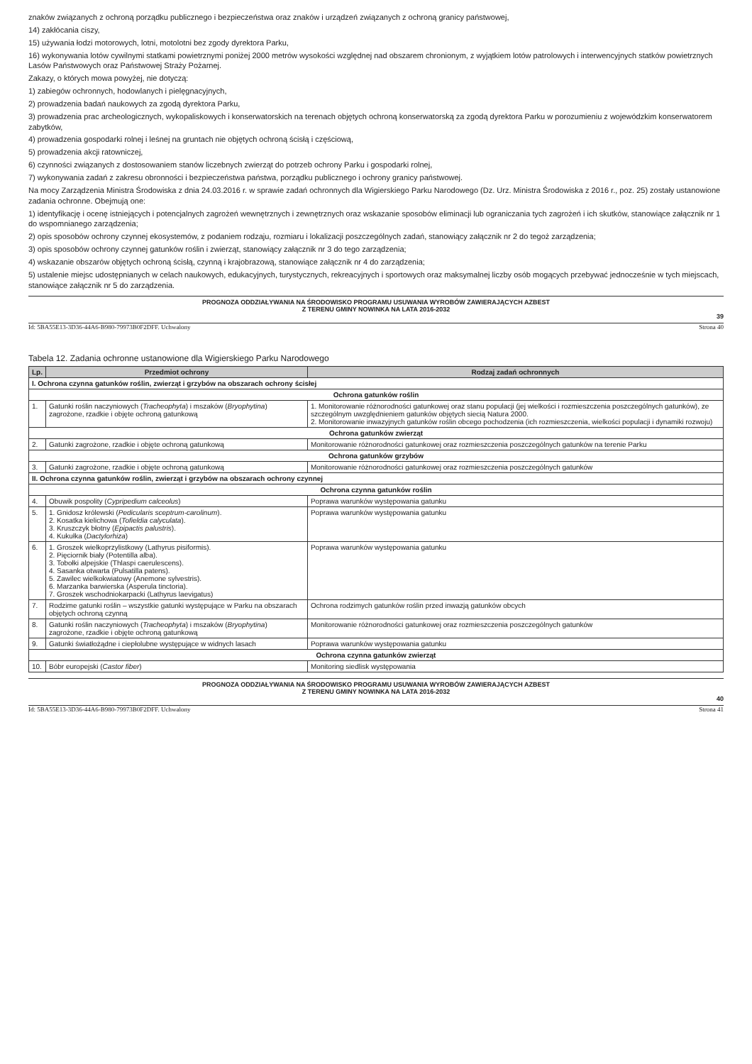znaków związanych z ochroną porządku publicznego i bezpieczeństwa oraz znaków i urządzeń związanych z ochroną granicy państwowej,
14) zakłócania ciszy,
15) używania łodzi motorowych, lotni, motolotni bez zgody dyrektora Parku,
16) wykonywania lotów cywilnymi statkami powietrznymi poniżej 2000 metrów wysokości względnej nad obszarem chronionym, z wyjątkiem lotów patrolowych i interwencyjnych statków powietrznych Lasów Państwowych oraz Państwowej Straży Pożarnej.
Zakazy, o których mowa powyżej, nie dotyczą:
1) zabiegów ochronnych, hodowlanych i pielęgnacyjnych,
2) prowadzenia badań naukowych za zgodą dyrektora Parku,
3) prowadzenia prac archeologicznych, wykopaliskowych i konserwatorskich na terenach objętych ochroną konserwatorską za zgodą dyrektora Parku w porozumieniu z wojewódzkim konserwatorem zabytków,
4) prowadzenia gospodarki rolnej i leśnej na gruntach nie objętych ochroną ścisłą i częściową,
5) prowadzenia akcji ratowniczej,
6) czynności związanych z dostosowaniem stanów liczebnych zwierząt do potrzeb ochrony Parku i gospodarki rolnej,
7) wykonywania zadań z zakresu obronności i bezpieczeństwa państwa, porządku publicznego i ochrony granicy państwowej.
Na mocy Zarządzenia Ministra Środowiska z dnia 24.03.2016 r. w sprawie zadań ochronnych dla Wigierskiego Parku Narodowego (Dz. Urz. Ministra Środowiska z 2016 r., poz. 25) zostały ustanowione zadania ochronne. Obejmują one:
1) identyfikację i ocenę istniejących i potencjalnych zagrożeń wewnętrznych i zewnętrznych oraz wskazanie sposobów eliminacji lub ograniczania tych zagrożeń i ich skutków, stanowiące załącznik nr 1 do wspomnianego zarządzenia;
2) opis sposobów ochrony czynnej ekosystemów, z podaniem rodzaju, rozmiaru i lokalizacji poszczególnych zadań, stanowiący załącznik nr 2 do tegoż zarządzenia;
3) opis sposobów ochrony czynnej gatunków roślin i zwierząt, stanowiący załącznik nr 3 do tego zarządzenia;
4) wskazanie obszarów objętych ochroną ścisłą, czynną i krajobrazową, stanowiące załącznik nr 4 do zarządzenia;
5) ustalenie miejsc udostępnianych w celach naukowych, edukacyjnych, turystycznych, rekreacyjnych i sportowych oraz maksymalnej liczby osób mogących przebywać jednocześnie w tych miejscach, stanowiące załącznik nr 5 do zarządzenia.
PROGNOZA ODDZIAŁYWANIA NA ŚRODOWISKO PROGRAMU USUWANIA WYROBÓW ZAWIERAJĄCYCH AZBEST
Z TERENU GMINY NOWINKA NA LATA 2016-2032
39
Id: 5BA55E13-3D36-44A6-B980-79973B0F2DFF. Uchwalony Strona 40
Tabela 12. Zadania ochronne ustanowione dla Wigierskiego Parku Narodowego
| Lp. | Przedmiot ochrony | Rodzaj zadań ochronnych |
| --- | --- | --- |
| I. Ochrona czynna gatunków roślin, zwierząt i grzybów na obszarach ochrony ścisłej | | |
| Ochrona gatunków roślin | | |
| 1. | Gatunki roślin naczyniowych ( Tracheophyta ) i mszaków ( Bryophytina ) zagrożone, rzadkie i objęte ochroną gatunkową | 1. Monitorowanie różnorodności gatunkowej oraz stanu populacji (jej wielkości i rozmieszczenia poszczególnych gatunków), ze szczególnym uwzględnieniem gatunków objętych siecią Natura 2000. 2. Monitorowanie inwazyjnych gatunków roślin obcego pochodzenia (ich rozmieszczenia, wielkości populacji i dynamiki rozwoju) |
| Ochrona gatunków zwierząt | | |
| 2. | Gatunki zagrożone, rzadkie i objęte ochroną gatunkową | Monitorowanie różnorodności gatunkowej oraz rozmieszczenia poszczególnych gatunków na terenie Parku |
| Ochrona gatunków grzybów | | |
| 3. | Gatunki zagrożone, rzadkie i objęte ochroną gatunkową | Monitorowanie różnorodności gatunkowej oraz rozmieszczenia poszczególnych gatunków |
| II. Ochrona czynna gatunków roślin, zwierząt i grzybów na obszarach ochrony czynnej | | |
| Ochrona czynna gatunków roślin | | |
| 4. | Obuwik pospolity ( Cypripedium calceolus ) | Poprawa warunków występowania gatunku |
| 5. | 1. Gnidosz królewski ( Pedicularis sceptrum-carolinum ). 2. Kosatka kielichowa ( Tofieldia calyculata ). 3. Kruszczyk błotny ( Epipactis palustris ). 4. Kukułka ( Dactylorhiza ) | Poprawa warunków występowania gatunku |
| 6. | 1. Groszek wielkoprzylistkowy (Lathyrus pisiformis). 2. Pięciornik biały (Potentilla alba). 3. Tobołki alpejskie (Thlaspi caerulescens). 4. Sasanka otwarta (Pulsatilla patens). 5. Zawilec wielkokwiatowy (Anemone sylvestris). 6. Marzanka barwierska (Asperula tinctoria). 7. Groszek wschodniokarpacki (Lathyrus laevigatus) | Poprawa warunków występowania gatunku |
| 7. | Rodzime gatunki roślin – wszystkie gatunki występujące w Parku na obszarach objętych ochroną czynną | Ochrona rodzimych gatunków roślin przed inwazją gatunków obcych |
| 8. | Gatunki roślin naczyniowych ( Tracheophyta ) i mszaków ( Bryophytina ) zagrożone, rzadkie i objęte ochroną gatunkową | Monitorowanie różnorodności gatunkowej oraz rozmieszczenia poszczególnych gatunków |
| 9. | Gatunki światłożądne i ciepłolubne występujące w widnych lasach | Poprawa warunków występowania gatunku |
| Ochrona czynna gatunków zwierząt | | |
| 10. | Bóbr europejski ( Castor fiber ) | Monitoring siedlisk występowania |
PROGNOZA ODDZIAŁYWANIA NA ŚRODOWISKO PROGRAMU USUWANIA WYROBÓW ZAWIERAJĄCYCH AZBEST
Z TERENU GMINY NOWINKA NA LATA 2016-2032
40
Id: 5BA55E13-3D36-44A6-B980-79973B0F2DFF. Uchwalony Strona 41